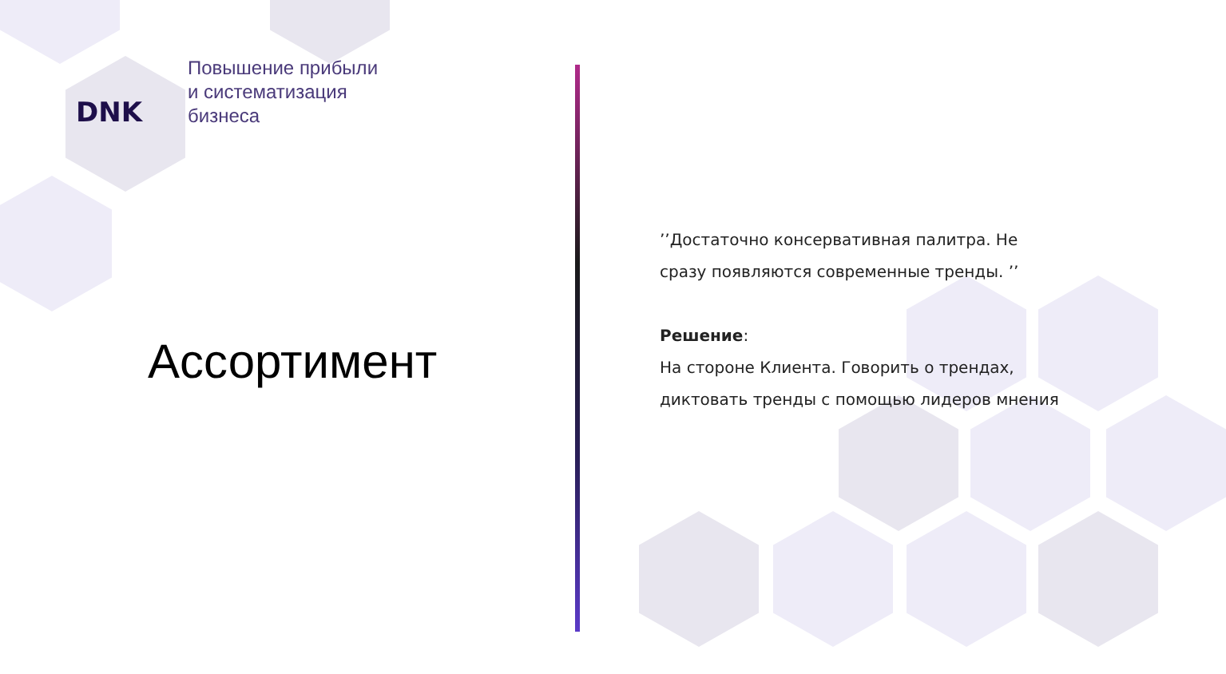DNK
Повышение прибыли
и систематизация
бизнеса
Ассортимент
’’Достаточно консервативная палитра. Не сразу появляются современные тренды. ’’
Решение:
На стороне Клиента. Говорить о трендах, диктовать тренды с помощью лидеров мнения